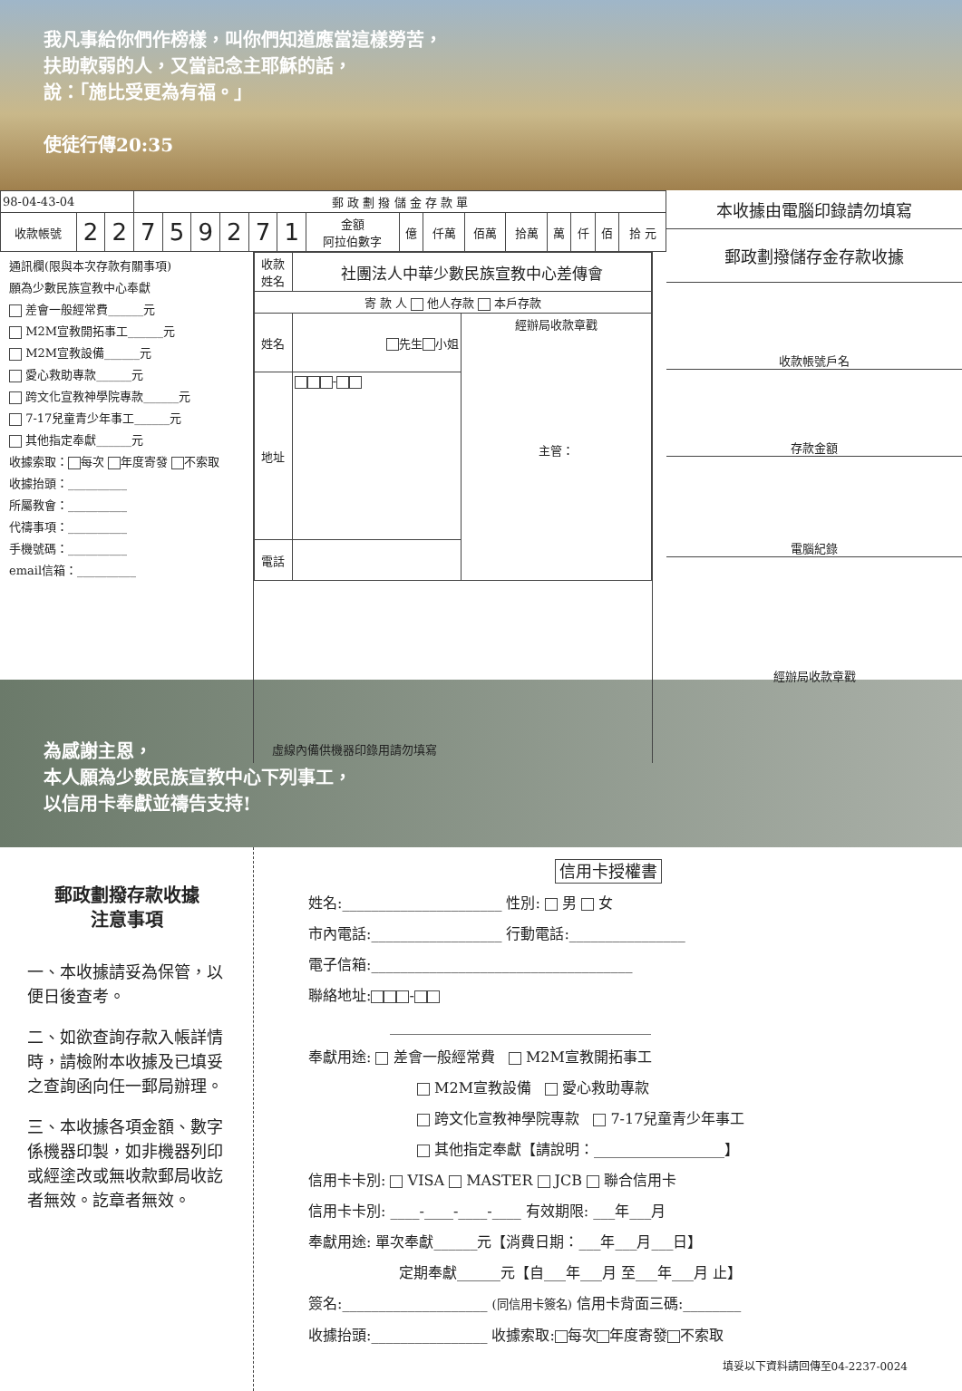我凡事給你們作榜樣，叫你們知道應當這樣勞苦，
扶助軟弱的人，又當記念主耶穌的話，
說：「施比受更為有福。」
使徒行傳20:35
| 98-04-43-04 | | | 郵 政 劃 撥 儲 金 存 款 單 | | | | | | | | | | | | | | |
| --- | --- | --- | --- | --- | --- | --- | --- | --- | --- | --- | --- | --- | --- | --- | --- | --- | --- |
| 收款帳號 | 2 | 2 | 7 | 5 | 9 | 2 | 7 | 1 | 金額 阿拉伯數字 | 億 | 仟萬 | 佰萬 | 拾萬 | 萬 | 仟 | 佰 | 拾 元 |
通訊欄(限與本次存款有關事項)
願為少數民族宣教中心奉獻
差會一般經常費______元
M2M宣教開拓事工______元
M2M宣教設備______元
愛心救助專款______元
跨文化宣教神學院專款______元
7-17兒童青少年事工______元
其他指定奉獻______元
收據索取： 每次 年度寄發 不索取
收據抬頭：__________
所屬教會：__________
代禱事項：__________
手機號碼：__________
email信箱：__________
| 收款 姓名 | 社團法人中華少數民族宣教中心差傳會 | |
| 寄 款 人 他人存款 本戶存款 | | |
| 姓名 | 先生 小姐 | 經辦局收款章戳 主管： |
| 地址 | - | |
| 電話 | | |
虛線內備供機器印錄用請勿填寫
本收據由電腦印錄請勿填寫
郵政劃撥儲存金存款收據
收款帳號戶名
存款金額
電腦紀錄
經辦局收款章戳
為感謝主恩，
本人願為少數民族宣教中心下列事工，
以信用卡奉獻並禱告支持!
郵政劃撥存款收據
注意事項
一、本收據請妥為保管，以便日後查考。
二、如欲查詢存款入帳詳情時，請檢附本收據及已填妥之查詢函向任一郵局辦理。
三、本收據各項金額、數字係機器印製，如非機器列印或經塗改或無收款郵局收訖者無效。訖章者無效。
信用卡授權書
姓名:______________________ 性別: 男 女
市內電話:__________________ 行動電話:________________
電子信箱:____________________________________
聯絡地址: -
____________________________________
奉獻用途: 差會一般經常費 M2M宣教開拓事工
M2M宣教設備 愛心救助專款
跨文化宣教神學院專款 7-17兒童青少年事工
其他指定奉獻【請說明：__________________】
信用卡卡別: VISA MASTER JCB 聯合信用卡
信用卡卡別: ____-____-____-____ 有效期限: ___年___月
奉獻用途: 單次奉獻______元【消費日期：___年___月___日】
定期奉獻______元【自___年___月 至___年___月 止】
簽名:____________________ (同信用卡簽名) 信用卡背面三碼:________
收據抬頭:________________ 收據索取: 每次 年度寄發 不索取
填妥以下資料請回傳至04-2237-0024